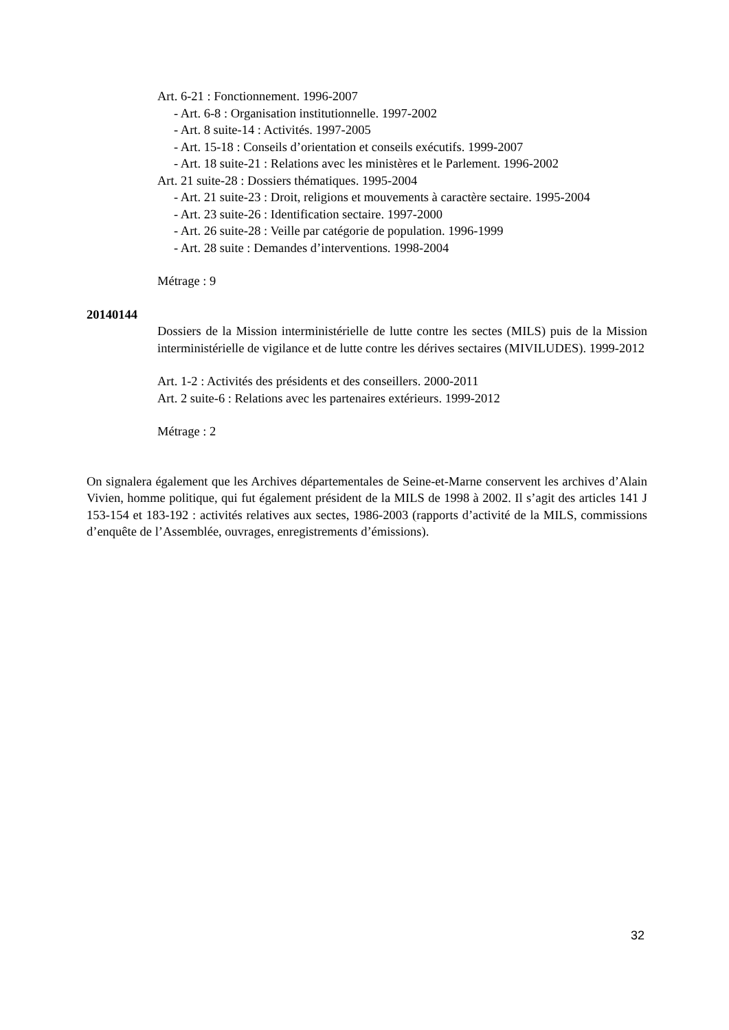Art. 6-21 : Fonctionnement. 1996-2007
- Art. 6-8 : Organisation institutionnelle. 1997-2002
- Art. 8 suite-14 : Activités. 1997-2005
- Art. 15-18 : Conseils d’orientation et conseils exécutifs. 1999-2007
- Art. 18 suite-21 : Relations avec les ministères et le Parlement. 1996-2002
Art. 21 suite-28 : Dossiers thématiques. 1995-2004
- Art. 21 suite-23 : Droit, religions et mouvements à caractère sectaire. 1995-2004
- Art. 23 suite-26 : Identification sectaire. 1997-2000
- Art. 26 suite-28 : Veille par catégorie de population. 1996-1999
- Art. 28 suite : Demandes d’interventions. 1998-2004
Métrage : 9
20140144
Dossiers de la Mission interministérielle de lutte contre les sectes (MILS) puis de la Mission interministérielle de vigilance et de lutte contre les dérives sectaires (MIVILUDES). 1999-2012
Art. 1-2 : Activités des présidents et des conseillers. 2000-2011
Art. 2 suite-6 : Relations avec les partenaires extérieurs. 1999-2012
Métrage : 2
On signalera également que les Archives départementales de Seine-et-Marne conservent les archives d’Alain Vivien, homme politique, qui fut également président de la MILS de 1998 à 2002. Il s’agit des articles 141 J 153-154 et 183-192 : activités relatives aux sectes, 1986-2003 (rapports d’activité de la MILS, commissions d’enquête de l’Assemblée, ouvrages, enregistrements d’émissions).
32